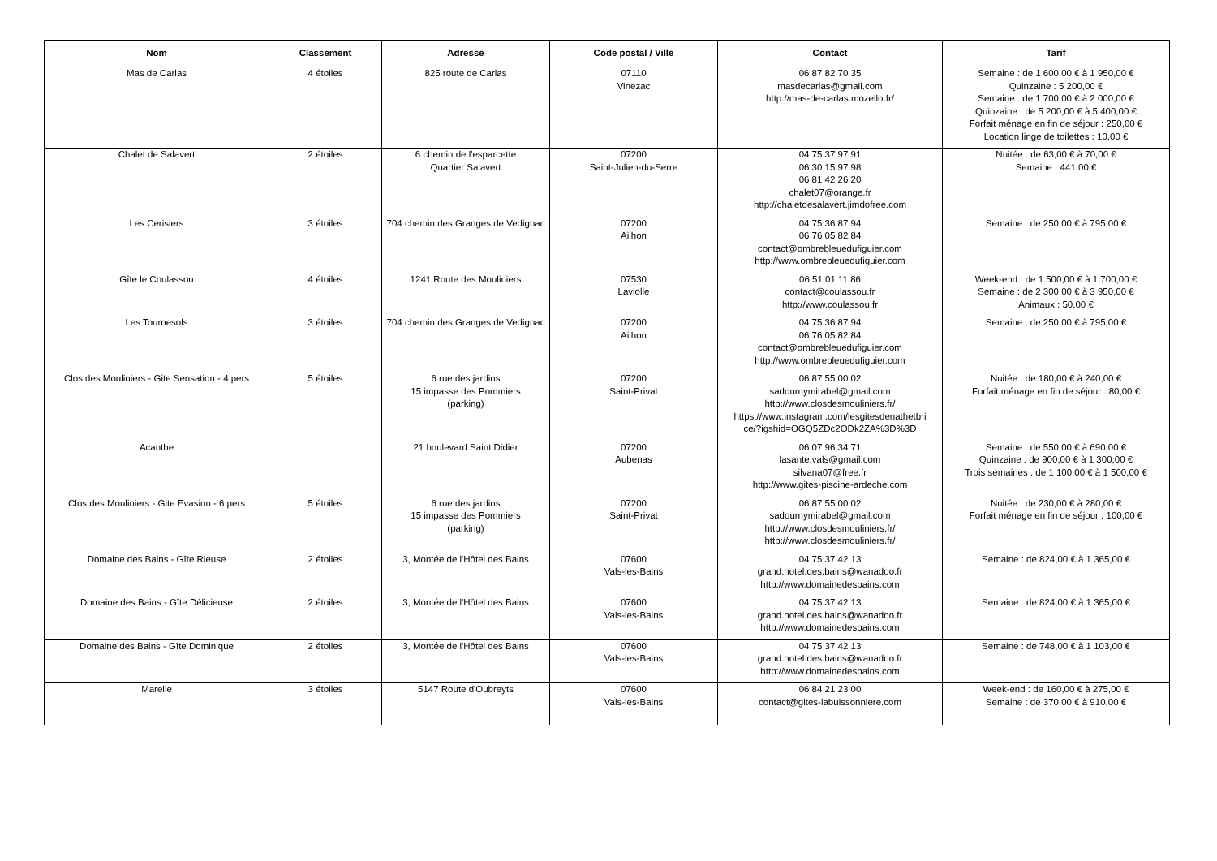| Nom | Classement | Adresse | Code postal / Ville | Contact | Tarif |
| --- | --- | --- | --- | --- | --- |
| Mas de Carlas | 4 étoiles | 825 route de Carlas | 07110 Vinezac | 06 87 82 70 35 masdecarlas@gmail.com http://mas-de-carlas.mozello.fr/ | Semaine : de 1 600,00 € à 1 950,00 € Quinzaine : 5 200,00 € Semaine : de 1 700,00 € à 2 000,00 € Quinzaine : de 5 200,00 € à 5 400,00 € Forfait ménage en fin de séjour : 250,00 € Location linge de toilettes : 10,00 € |
| Chalet de Salavert | 2 étoiles | 6 chemin de l'esparcette Quartier Salavert | 07200 Saint-Julien-du-Serre | 04 75 37 97 91 06 30 15 97 98 06 81 42 26 20 chalet07@orange.fr http://chaletdesalavert.jimdofree.com | Nuitée : de 63,00 € à 70,00 € Semaine : 441,00 € |
| Les Cerisiers | 3 étoiles | 704 chemin des Granges de Vedignac | 07200 Ailhon | 04 75 36 87 94 06 76 05 82 84 contact@ombrebleuedufiguier.com http://www.ombrebleuedufiguier.com | Semaine : de 250,00 € à 795,00 € |
| Gîte le Coulassou | 4 étoiles | 1241 Route des Mouliniers | 07530 Laviolle | 06 51 01 11 86 contact@coulassou.fr http://www.coulassou.fr | Week-end : de 1 500,00 € à 1 700,00 € Semaine : de 2 300,00 € à 3 950,00 € Animaux : 50,00 € |
| Les Tournesols | 3 étoiles | 704 chemin des Granges de Vedignac | 07200 Ailhon | 04 75 36 87 94 06 76 05 82 84 contact@ombrebleuedufiguier.com http://www.ombrebleuedufiguier.com | Semaine : de 250,00 € à 795,00 € |
| Clos des Mouliniers - Gite Sensation - 4 pers | 5 étoiles | 6 rue des jardins 15 impasse des Pommiers (parking) | 07200 Saint-Privat | 06 87 55 00 02 sadournymirabel@gmail.com http://www.closdesmouliniers.fr/ https://www.instagram.com/lesgitesdenathetbri ce/?igshid=OGQ5ZDc2ODk2ZA%3D%3D | Nuitée : de 180,00 € à 240,00 € Forfait ménage en fin de séjour : 80,00 € |
| Acanthe | | 21 boulevard Saint Didier | 07200 Aubenas | 06 07 96 34 71 lasante.vals@gmail.com silvana07@free.fr http://www.gites-piscine-ardeche.com | Semaine : de 550,00 € à 690,00 € Quinzaine : de 900,00 € à 1 300,00 € Trois semaines : de 1 100,00 € à 1 500,00 € |
| Clos des Mouliniers - Gite Evasion - 6 pers | 5 étoiles | 6 rue des jardins 15 impasse des Pommiers (parking) | 07200 Saint-Privat | 06 87 55 00 02 sadournymirabel@gmail.com http://www.closdesmouliniers.fr/ http://www.closdesmouliniers.fr/ | Nuitée : de 230,00 € à 280,00 € Forfait ménage en fin de séjour : 100,00 € |
| Domaine des Bains - Gîte Rieuse | 2 étoiles | 3, Montée de l'Hôtel des Bains | 07600 Vals-les-Bains | 04 75 37 42 13 grand.hotel.des.bains@wanadoo.fr http://www.domainedesbains.com | Semaine : de 824,00 € à 1 365,00 € |
| Domaine des Bains - Gîte Délicieuse | 2 étoiles | 3, Montée de l'Hôtel des Bains | 07600 Vals-les-Bains | 04 75 37 42 13 grand.hotel.des.bains@wanadoo.fr http://www.domainedesbains.com | Semaine : de 824,00 € à 1 365,00 € |
| Domaine des Bains - Gîte Dominique | 2 étoiles | 3, Montée de l'Hôtel des Bains | 07600 Vals-les-Bains | 04 75 37 42 13 grand.hotel.des.bains@wanadoo.fr http://www.domainedesbains.com | Semaine : de 748,00 € à 1 103,00 € |
| Marelle | 3 étoiles | 5147 Route d'Oubreyts | 07600 Vals-les-Bains | 06 84 21 23 00 contact@gites-labuissonniere.com | Week-end : de 160,00 € à 275,00 € Semaine : de 370,00 € à 910,00 € |